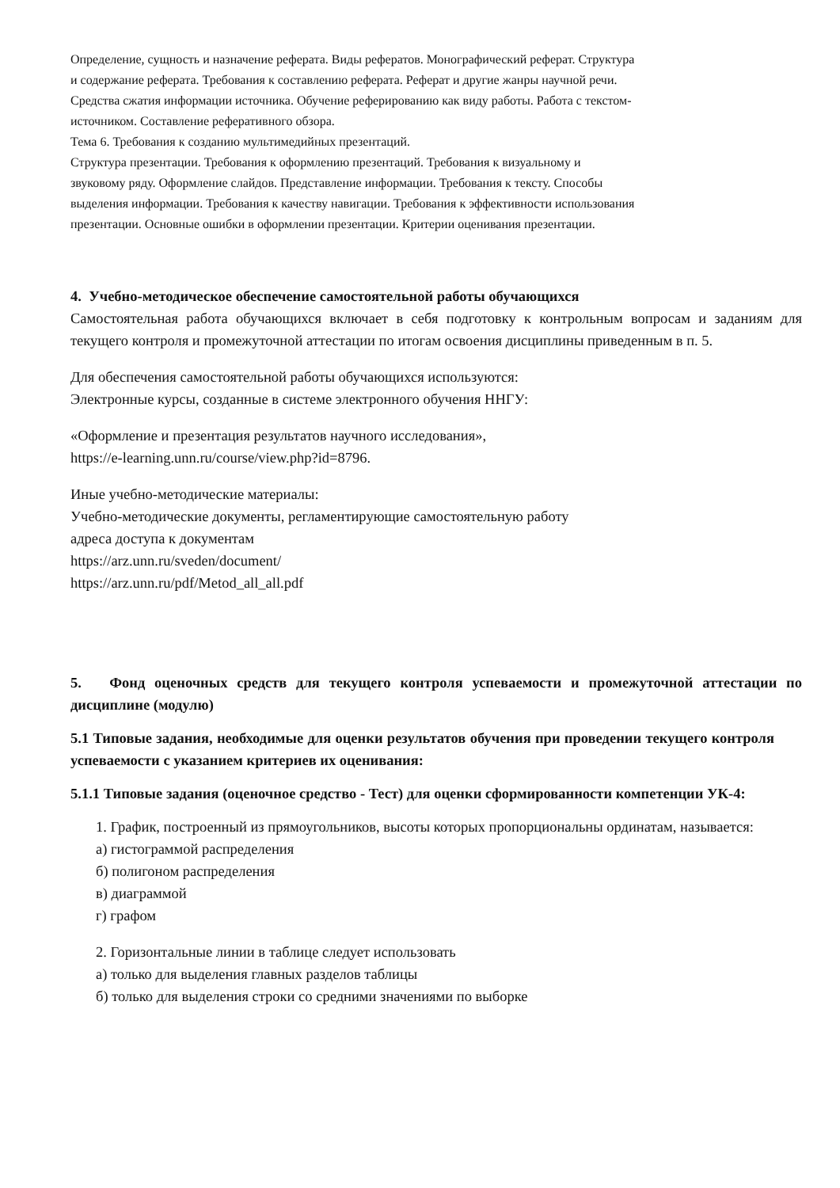Определение, сущность и назначение реферата. Виды рефератов. Монографический реферат. Структура
и содержание реферата. Требования к составлению реферата. Реферат и другие жанры научной речи.
Средства сжатия информации источника. Обучение реферированию как виду работы. Работа с текстом-
источником. Составление реферативного обзора.
Тема 6. Требования к созданию мультимедийных презентаций.
Структура презентации. Требования к оформлению презентаций. Требования к визуальному и
звуковому ряду. Оформление слайдов. Представление информации. Требования к тексту. Способы
выделения информации. Требования к качеству навигации. Требования к эффективности использования
презентации. Основные ошибки в оформлении презентации. Критерии оценивания презентации.
4. Учебно-методическое обеспечение самостоятельной работы обучающихся
Самостоятельная работа обучающихся включает в себя подготовку к контрольным вопросам и заданиям для текущего контроля и промежуточной аттестации по итогам освоения дисциплины приведенным в п. 5.
Для обеспечения самостоятельной работы обучающихся используются:
Электронные курсы, созданные в системе электронного обучения ННГУ:
«Оформление и презентация результатов научного исследования»,
https://e-learning.unn.ru/course/view.php?id=8796.
Иные учебно-методические материалы:
Учебно-методические документы, регламентирующие самостоятельную работу
адреса доступа к документам
https://arz.unn.ru/sveden/document/
https://arz.unn.ru/pdf/Metod_all_all.pdf
5. Фонд оценочных средств для текущего контроля успеваемости и промежуточной аттестации по дисциплине (модулю)
5.1 Типовые задания, необходимые для оценки результатов обучения при проведении текущего контроля успеваемости с указанием критериев их оценивания:
5.1.1 Типовые задания (оценочное средство - Тест) для оценки сформированности компетенции УК-4:
1. График, построенный из прямоугольников, высоты которых пропорциональны ординатам, называется:
а) гистограммой распределения
б) полигоном распределения
в) диаграммой
г) графом
2. Горизонтальные линии в таблице следует использовать
а) только для выделения главных разделов таблицы
б) только для выделения строки со средними значениями по выборке